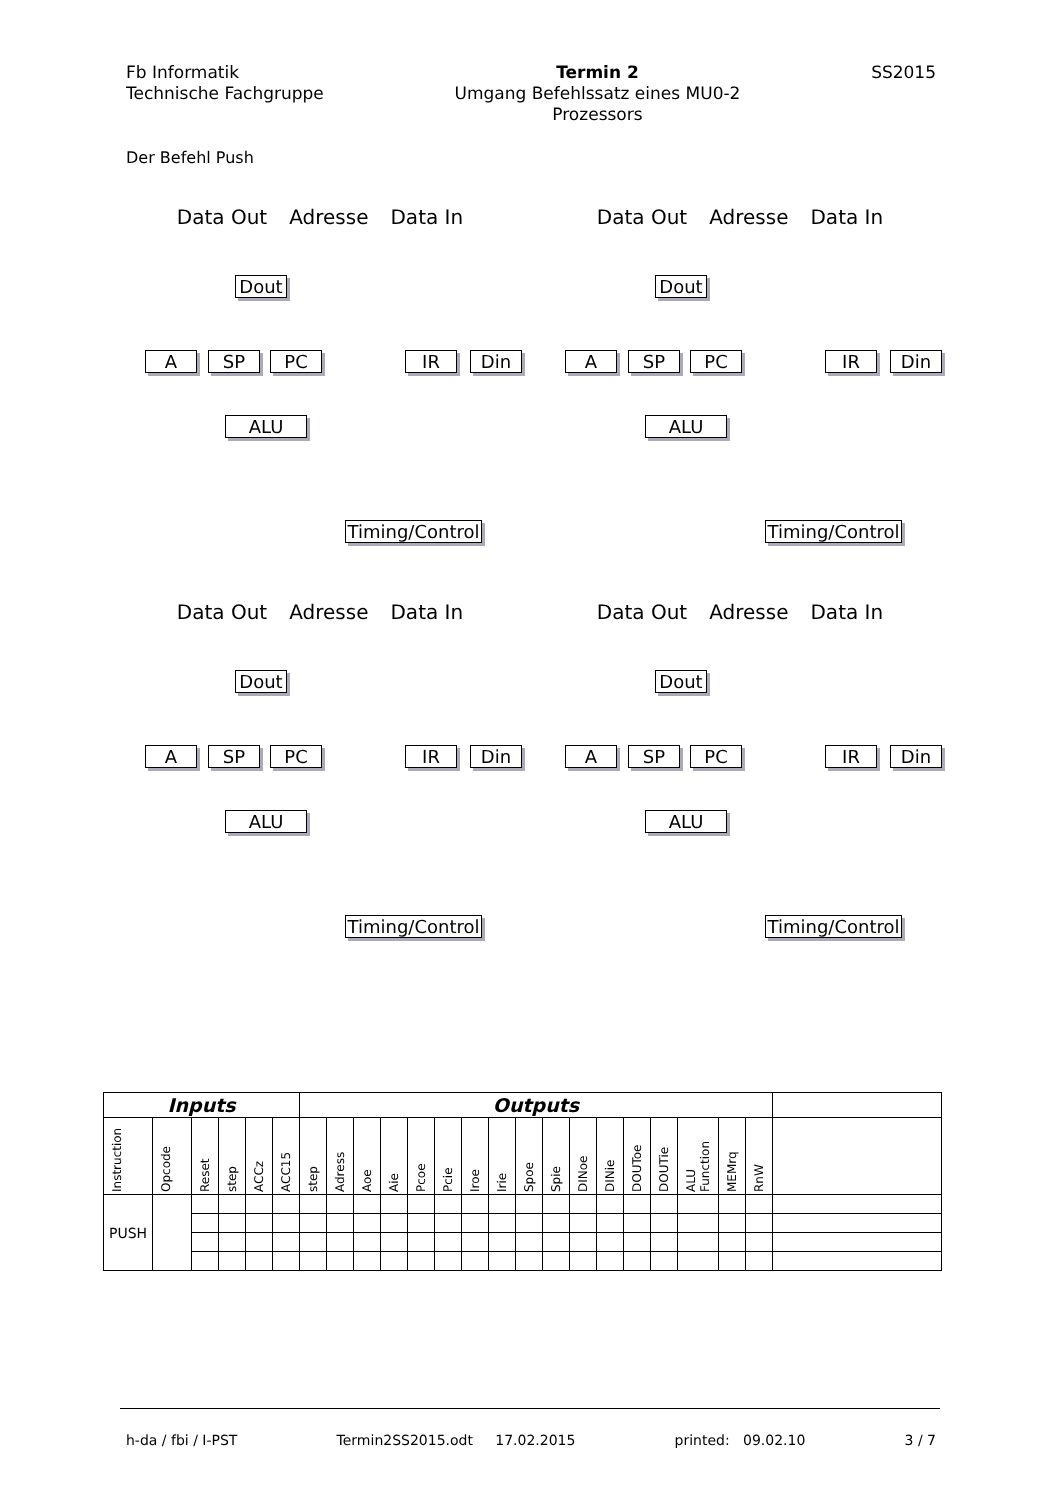Fb Informatik
Technische Fachgruppe
Termin 2
Umgang Befehlssatz eines MU0-2
Prozessors
SS2015
Der Befehl Push
Data Out Adresse Data In
Dout
A SP PC IR Din
ALU
Timing/Control
Data Out Adresse Data In
Dout
A SP PC IR Din
ALU
Timing/Control
Data Out Adresse Data In
Dout
A SP PC IR Din
ALU
Timing/Control
Data Out Adresse Data In
Dout
A SP PC IR Din
ALU
Timing/Control
| Inputs | | | | | | Outputs | | | | | | | | | | | | | | | | | |
| Instruction | Opcode | Reset | step | ACCz | ACC15 | step | Adress | Aoe | Aie | Pcoe | Pcie | Iroe | Irie | Spoe | Spie | DINoe | DINie | DOUToe | DOUTie | ALU Function | MEMrq | RnW | |
| PUSH | | | | | | | | | | | | | | | | | | | | | | | |
h-da / fbi / I-PST Termin2SS2015.odt 17.02.2015 printed: 09.02.10 3 / 7